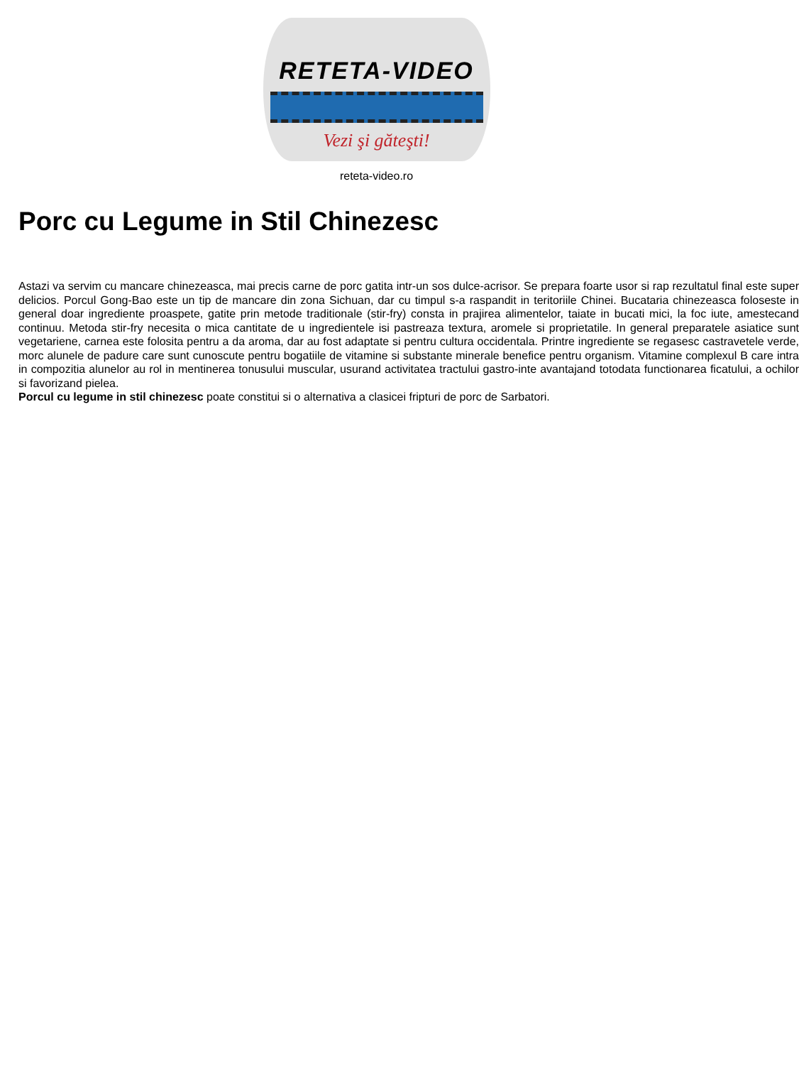RETETA-VIDEO
Vezi şi găteşti!
reteta-video.ro
Porc cu Legume in Stil Chinezesc
Astazi va servim cu mancare chinezeasca, mai precis carne de porc gatita intr-un sos dulce-acrisor. Se prepara foarte usor si rap rezultatul final este super delicios. Porcul Gong-Bao este un tip de mancare din zona Sichuan, dar cu timpul s-a raspandit in teritoriile Chinei. Bucataria chinezeasca foloseste in general doar ingrediente proaspete, gatite prin metode traditionale (stir-fry) consta in prajirea alimentelor, taiate in bucati mici, la foc iute, amestecand continuu. Metoda stir-fry necesita o mica cantitate de u ingredientele isi pastreaza textura, aromele si proprietatile. In general preparatele asiatice sunt vegetariene, carnea este folosita pentru a da aroma, dar au fost adaptate si pentru cultura occidentala. Printre ingrediente se regasesc castravetele verde, morc alunele de padure care sunt cunoscute pentru bogatiile de vitamine si substante minerale benefice pentru organism. Vitamine complexul B care intra in compozitia alunelor au rol in mentinerea tonusului muscular, usurand activitatea tractului gastro-inte avantajand totodata functionarea ficatului, a ochilor si favorizand pielea.
Porcul cu legume in stil chinezesc poate constitui si o alternativa a clasicei fripturi de porc de Sarbatori.